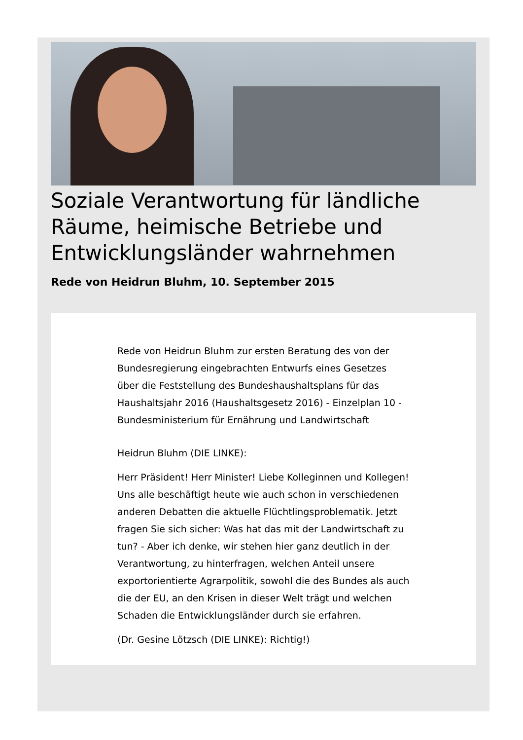Soziale Verantwortung für ländliche Räume, heimische Betriebe und Entwicklungsländer wahrnehmen
Rede von Heidrun Bluhm, 10. September 2015
Rede von Heidrun Bluhm zur ersten Beratung des von der Bundesregierung eingebrachten Entwurfs eines Gesetzes über die Feststellung des Bundeshaushaltsplans für das Haushaltsjahr 2016 (Haushaltsgesetz 2016) - Einzelplan 10 - Bundesministerium für Ernährung und Landwirtschaft
Heidrun Bluhm (DIE LINKE):
Herr Präsident! Herr Minister! Liebe Kolleginnen und Kollegen! Uns alle beschäftigt heute wie auch schon in verschiedenen anderen Debatten die aktuelle Flüchtlingsproblematik. Jetzt fragen Sie sich sicher: Was hat das mit der Landwirtschaft zu tun? - Aber ich denke, wir stehen hier ganz deutlich in der Verantwortung, zu hinterfragen, welchen Anteil unsere exportorientierte Agrarpolitik, sowohl die des Bundes als auch die der EU, an den Krisen in dieser Welt trägt und welchen Schaden die Entwicklungsländer durch sie erfahren.
(Dr. Gesine Lötzsch (DIE LINKE): Richtig!)